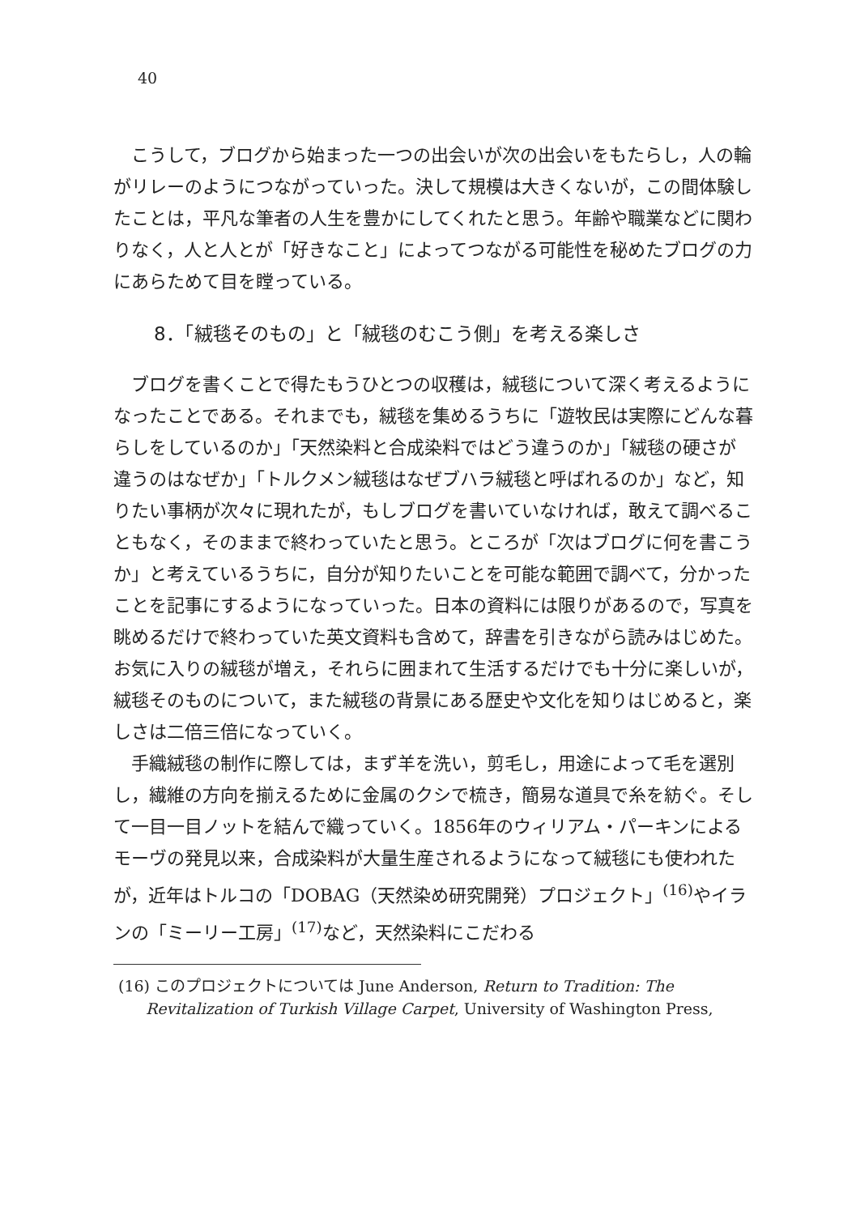40
こうして，ブログから始まった一つの出会いが次の出会いをもたらし，人の輪がリレーのようにつながっていった。決して規模は大きくないが，この間体験したことは，平凡な筆者の人生を豊かにしてくれたと思う。年齢や職業などに関わりなく，人と人とが「好きなこと」によってつながる可能性を秘めたブログの力にあらためて目を瞠っている。
8．「絨毯そのもの」と「絨毯のむこう側」を考える楽しさ
ブログを書くことで得たもうひとつの収穫は，絨毯について深く考えるようになったことである。それまでも，絨毯を集めるうちに「遊牧民は実際にどんな暮らしをしているのか」「天然染料と合成染料ではどう違うのか」「絨毯の硬さが違うのはなぜか」「トルクメン絨毯はなぜブハラ絨毯と呼ばれるのか」など，知りたい事柄が次々に現れたが，もしブログを書いていなければ，敢えて調べることもなく，そのままで終わっていたと思う。ところが「次はブログに何を書こうか」と考えているうちに，自分が知りたいことを可能な範囲で調べて，分かったことを記事にするようになっていった。日本の資料には限りがあるので，写真を眺めるだけで終わっていた英文資料も含めて，辞書を引きながら読みはじめた。お気に入りの絨毯が増え，それらに囲まれて生活するだけでも十分に楽しいが，絨毯そのものについて，また絨毯の背景にある歴史や文化を知りはじめると，楽しさは二倍三倍になっていく。
手織絨毯の制作に際しては，まず羊を洗い，剪毛し，用途によって毛を選別し，繊維の方向を揃えるために金属のクシで梳き，簡易な道具で糸を紡ぐ。そして一目一目ノットを結んで織っていく。1856年のウィリアム・パーキンによるモーヴの発見以来，合成染料が大量生産されるようになって絨毯にも使われたが，近年はトルコの「DOBAG（天然染め研究開発）プロジェクト」<sup>(16)</sup>やイランの「ミーリー工房」<sup>(17)</sup>など，天然染料にこだわる
(16) このプロジェクトについては June Anderson, Return to Tradition: The Revitalization of Turkish Village Carpet, University of Washington Press,